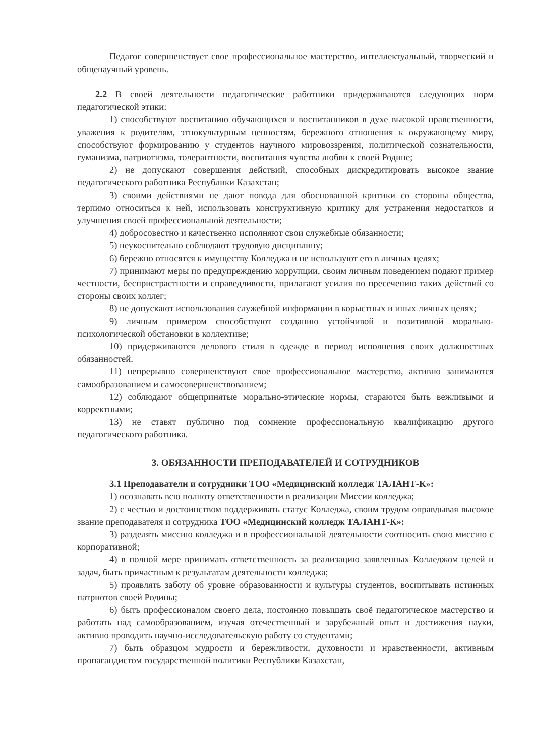Педагог совершенствует свое профессиональное мастерство, интеллектуальный, творческий и общенаучный уровень.
2.2 В своей деятельности педагогические работники придерживаются следующих норм педагогической этики:
1) способствуют воспитанию обучающихся и воспитанников в духе высокой нравственности, уважения к родителям, этнокультурным ценностям, бережного отношения к окружающему миру, способствуют формированию у студентов научного мировоззрения, политической сознательности, гуманизма, патриотизма, толерантности, воспитания чувства любви к своей Родине;
2) не допускают совершения действий, способных дискредитировать высокое звание педагогического работника Республики Казахстан;
3) своими действиями не дают повода для обоснованной критики со стороны общества, терпимо относиться к ней, использовать конструктивную критику для устранения недостатков и улучшения своей профессиональной деятельности;
4) добросовестно и качественно исполняют свои служебные обязанности;
5) неукоснительно соблюдают трудовую дисциплину;
6) бережно относятся к имуществу Колледжа и не используют его в личных целях;
7) принимают меры по предупреждению коррупции, своим личным поведением подают пример честности, беспристрастности и справедливости, прилагают усилия по пресечению таких действий со стороны своих коллег;
8) не допускают использования служебной информации в корыстных и иных личных целях;
9) личным примером способствуют созданию устойчивой и позитивной морально-психологической обстановки в коллективе;
10) придерживаются делового стиля в одежде в период исполнения своих должностных обязанностей.
11) непрерывно совершенствуют свое профессиональное мастерство, активно занимаются самообразованием и самосовершенствованием;
12) соблюдают общепринятые морально-этические нормы, стараются быть вежливыми и корректными;
13) не ставят публично под сомнение профессиональную квалификацию другого педагогического работника.
3. ОБЯЗАННОСТИ ПРЕПОДАВАТЕЛЕЙ И СОТРУДНИКОВ
3.1 Преподаватели и сотрудники ТОО «Медицинский колледж ТАЛАНТ-К»:
1) осознавать всю полноту ответственности в реализации Миссии колледжа;
2) с честью и достоинством поддерживать статус Колледжа, своим трудом оправдывая высокое звание преподавателя и сотрудника ТОО «Медицинский колледж ТАЛАНТ-К»:
3) разделять миссию колледжа и в профессиональной деятельности соотносить свою миссию с корпоративной;
4) в полной мере принимать ответственность за реализацию заявленных Колледжом целей и задач, быть причастным к результатам деятельности колледжа;
5) проявлять заботу об уровне образованности и культуры студентов, воспитывать истинных патриотов своей Родины;
6) быть профессионалом своего дела, постоянно повышать своё педагогическое мастерство и работать над самообразованием, изучая отечественный и зарубежный опыт и достижения науки, активно проводить научно-исследовательскую работу со студентами;
7) быть образцом мудрости и бережливости, духовности и нравственности, активным пропагандистом государственной политики Республики Казахстан,